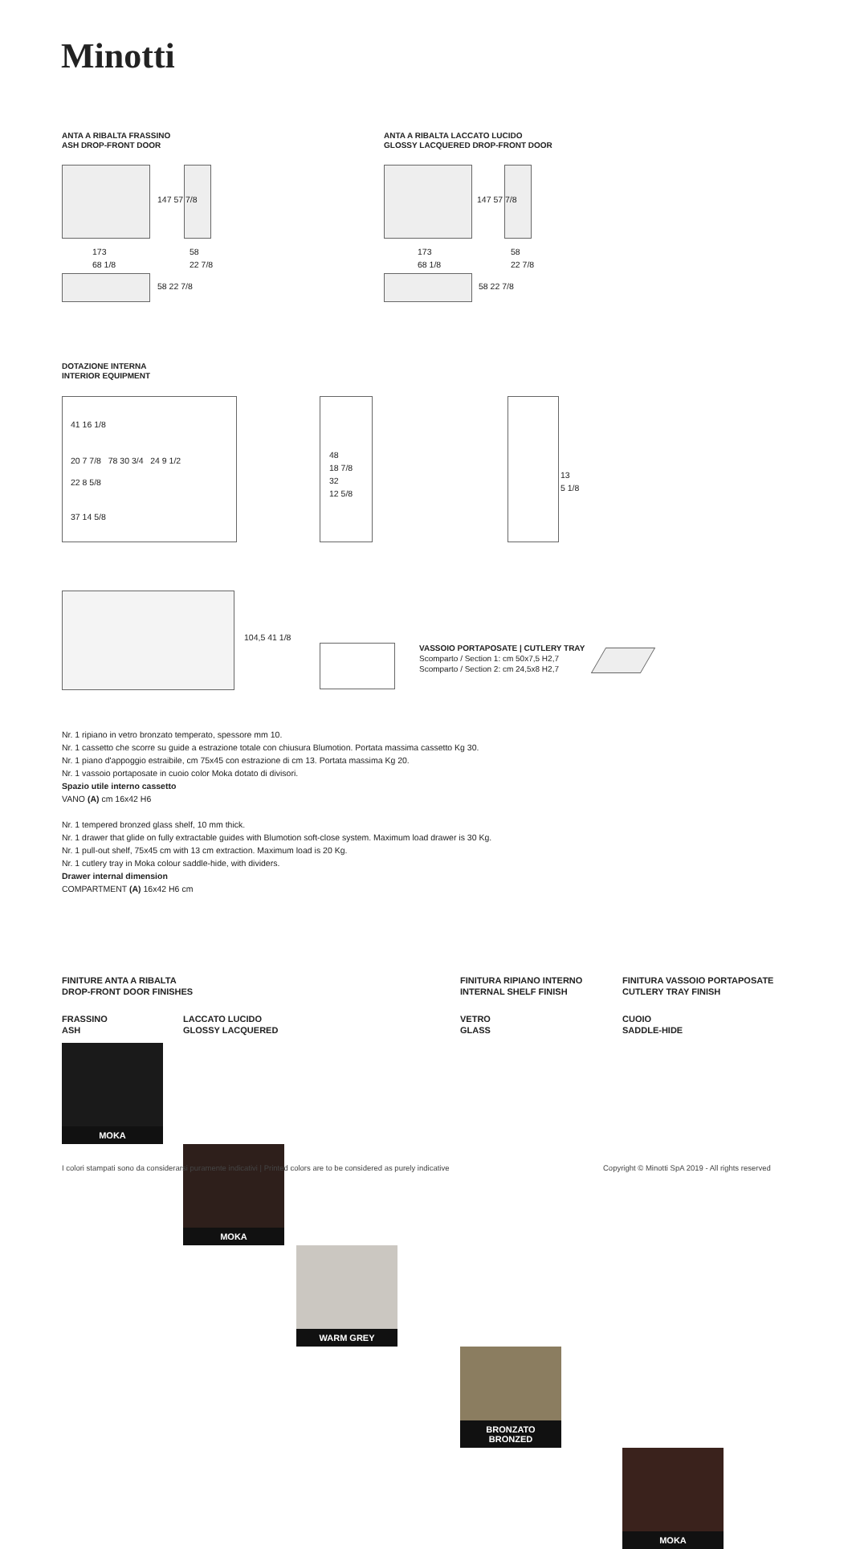Minotti
ANTA A RIBALTA FRASSINO
ASH DROP-FRONT DOOR
173
68 1/8
58
22 7/8
147 57 7/8
58 22 7/8
ANTA A RIBALTA LACCATO LUCIDO
GLOSSY LACQUERED DROP-FRONT DOOR
173
68 1/8
58
22 7/8
147 57 7/8
58 22 7/8
DOTAZIONE INTERNA
INTERIOR EQUIPMENT
41 16 1/8
20 7 7/8 78 30 3/4 24 9 1/2
22 8 5/8
37 14 5/8
48
18 7/8
32
12 5/8
13
5 1/8
104,5 41 1/8
VASSOIO PORTAPOSATE | CUTLERY TRAY
Scomparto / Section 1: cm 50x7,5 H2,7
Scomparto / Section 2: cm 24,5x8 H2,7
Nr. 1 ripiano in vetro bronzato temperato, spessore mm 10.
Nr. 1 cassetto che scorre su guide a estrazione totale con chiusura Blumotion. Portata massima cassetto Kg 30.
Nr. 1 piano d'appoggio estraibile, cm 75x45 con estrazione di cm 13. Portata massima Kg 20.
Nr. 1 vassoio portaposate in cuoio color Moka dotato di divisori.
Spazio utile interno cassetto
VANO (A) cm 16x42 H6
Nr. 1 tempered bronzed glass shelf, 10 mm thick.
Nr. 1 drawer that glide on fully extractable guides with Blumotion soft-close system. Maximum load drawer is 30 Kg.
Nr. 1 pull-out shelf, 75x45 cm with 13 cm extraction. Maximum load is 20 Kg.
Nr. 1 cutlery tray in Moka colour saddle-hide, with dividers.
Drawer internal dimension
COMPARTMENT (A) 16x42 H6 cm
FINITURE ANTA A RIBALTA
DROP-FRONT DOOR FINISHES
FINITURA RIPIANO INTERNO
INTERNAL SHELF FINISH
FINITURA VASSOIO PORTAPOSATE
CUTLERY TRAY FINISH
FRASSINO
ASH
LACCATO LUCIDO
GLOSSY LACQUERED
VETRO
GLASS
CUOIO
SADDLE-HIDE
MOKA
MOKA
WARM GREY
BRONZATO
BRONZED
MOKA
I colori stampati sono da considerarsi puramente indicativi | Printed colors are to be considered as purely indicative
Copyright © Minotti SpA 2019 - All rights reserved